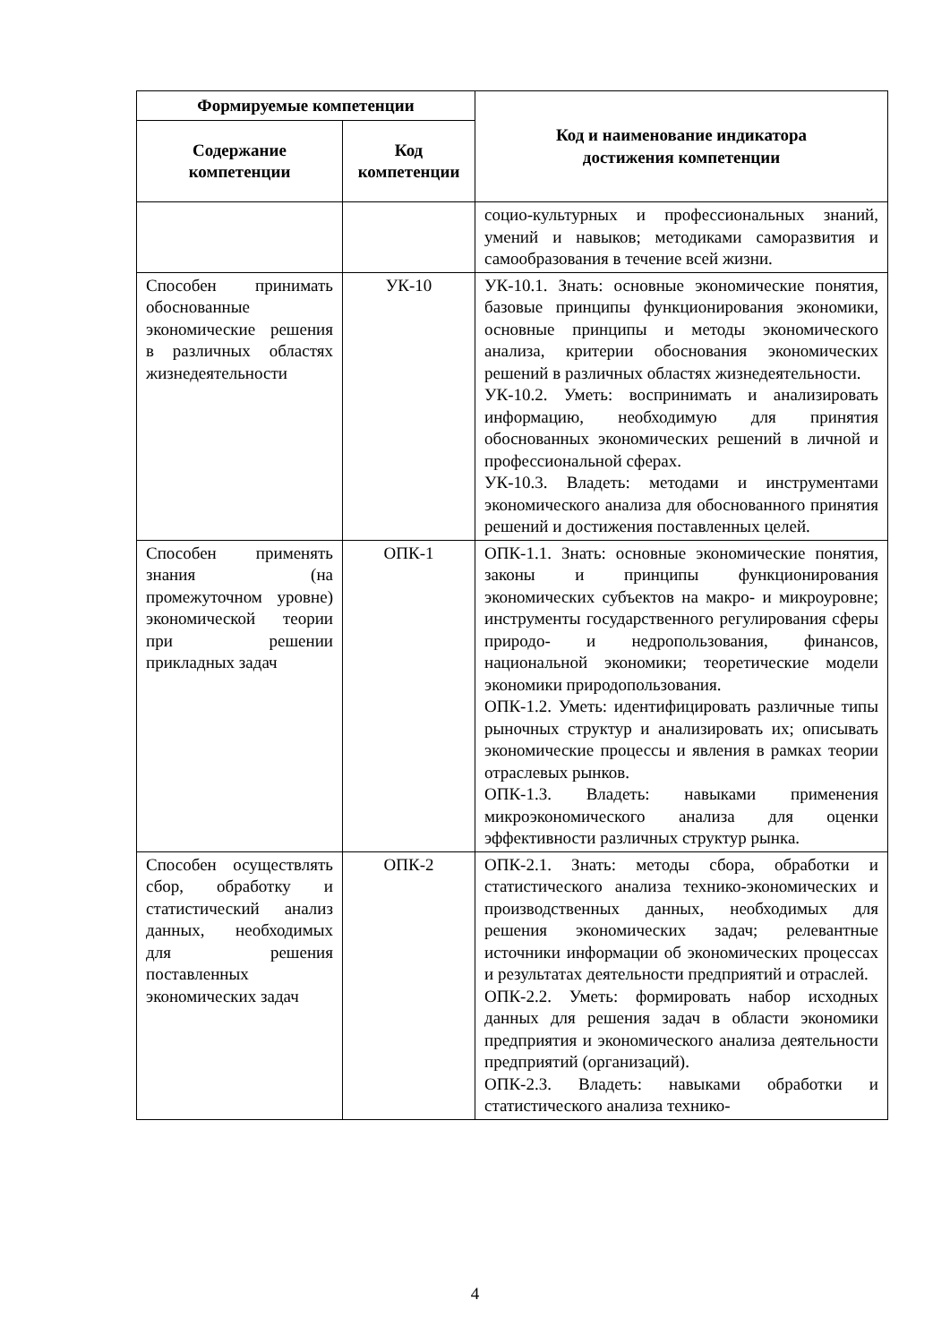| Формируемые компетенции | | Код и наименование индикатора достижения компетенции |
| --- | --- | --- |
| Содержание компетенции | Код компетенции | |
| | | социо-культурных и профессиональных знаний, умений и навыков; методиками саморазвития и самообразования в течение всей жизни. |
| Способен принимать обоснованные экономические решения в различных областях жизнедеятельности | УК-10 | УК-10.1. Знать: основные экономические понятия, базовые принципы функционирования экономики, основные принципы и методы экономического анализа, критерии обоснования экономических решений в различных областях жизнедеятельности. УК-10.2. Уметь: воспринимать и анализировать информацию, необходимую для принятия обоснованных экономических решений в личной и профессиональной сферах. УК-10.3. Владеть: методами и инструментами экономического анализа для обоснованного принятия решений и достижения поставленных целей. |
| Способен применять знания (на промежуточном уровне) экономической теории при решении прикладных задач | ОПК-1 | ОПК-1.1. Знать: основные экономические понятия, законы и принципы функционирования экономических субъектов на макро- и микроуровне; инструменты государственного регулирования сферы природо- и недропользования, финансов, национальной экономики; теоретические модели экономики природопользования. ОПК-1.2. Уметь: идентифицировать различные типы рыночных структур и анализировать их; описывать экономические процессы и явления в рамках теории отраслевых рынков. ОПК-1.3. Владеть: навыками применения микроэкономического анализа для оценки эффективности различных структур рынка. |
| Способен осуществлять сбор, обработку и статистический анализ данных, необходимых для решения поставленных экономических задач | ОПК-2 | ОПК-2.1. Знать: методы сбора, обработки и статистического анализа технико-экономических и производственных данных, необходимых для решения экономических задач; релевантные источники информации об экономических процессах и результатах деятельности предприятий и отраслей. ОПК-2.2. Уметь: формировать набор исходных данных для решения задач в области экономики предприятия и экономического анализа деятельности предприятий (организаций). ОПК-2.3. Владеть: навыками обработки и статистического анализа технико- |
4